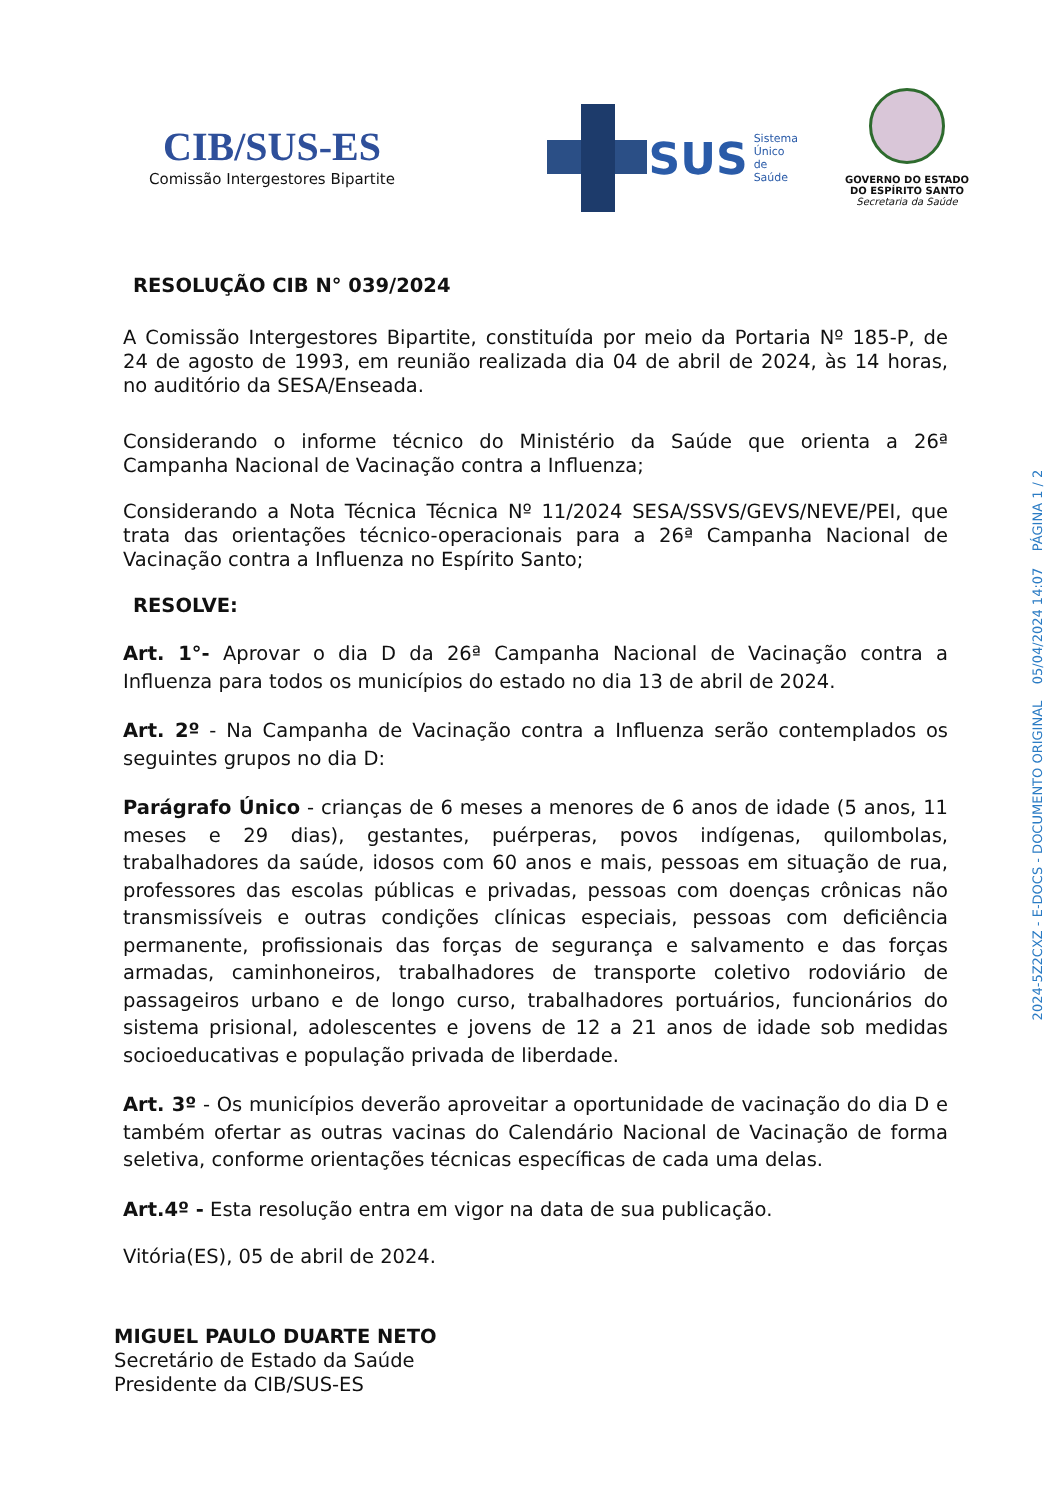CIB/SUS-ES
Comissão Intergestores Bipartite
SUS
Sistema
Único
de Saúde
GOVERNO DO ESTADO
DO ESPÍRITO SANTO
Secretaria da Saúde
RESOLUÇÃO CIB N° 039/2024
A Comissão Intergestores Bipartite, constituída por meio da Portaria Nº 185-P, de 24 de agosto de 1993, em reunião realizada dia 04 de abril de 2024, às 14 horas, no auditório da SESA/Enseada.
Considerando o informe técnico do Ministério da Saúde que orienta a 26ª Campanha Nacional de Vacinação contra a Influenza;
Considerando a Nota Técnica Técnica Nº 11/2024 SESA/SSVS/GEVS/NEVE/PEI, que trata das orientações técnico-operacionais para a 26ª Campanha Nacional de Vacinação contra a Influenza no Espírito Santo;
RESOLVE:
Art. 1°- Aprovar o dia D da 26ª Campanha Nacional de Vacinação contra a Influenza para todos os municípios do estado no dia 13 de abril de 2024.
Art. 2º - Na Campanha de Vacinação contra a Influenza serão contemplados os seguintes grupos no dia D:
Parágrafo Único - crianças de 6 meses a menores de 6 anos de idade (5 anos, 11 meses e 29 dias), gestantes, puérperas, povos indígenas, quilombolas, trabalhadores da saúde, idosos com 60 anos e mais, pessoas em situação de rua, professores das escolas públicas e privadas, pessoas com doenças crônicas não transmissíveis e outras condições clínicas especiais, pessoas com deficiência permanente, profissionais das forças de segurança e salvamento e das forças armadas, caminhoneiros, trabalhadores de transporte coletivo rodoviário de passageiros urbano e de longo curso, trabalhadores portuários, funcionários do sistema prisional, adolescentes e jovens de 12 a 21 anos de idade sob medidas socioeducativas e população privada de liberdade.
Art. 3º - Os municípios deverão aproveitar a oportunidade de vacinação do dia D e também ofertar as outras vacinas do Calendário Nacional de Vacinação de forma seletiva, conforme orientações técnicas específicas de cada uma delas.
Art.4º - Esta resolução entra em vigor na data de sua publicação.
Vitória(ES), 05 de abril de 2024.
MIGUEL PAULO DUARTE NETO
Secretário de Estado da Saúde
Presidente da CIB/SUS-ES
2024-5Z2CXZ - E-DOCS - DOCUMENTO ORIGINAL 05/04/2024 14:07 PÁGINA 1 / 2